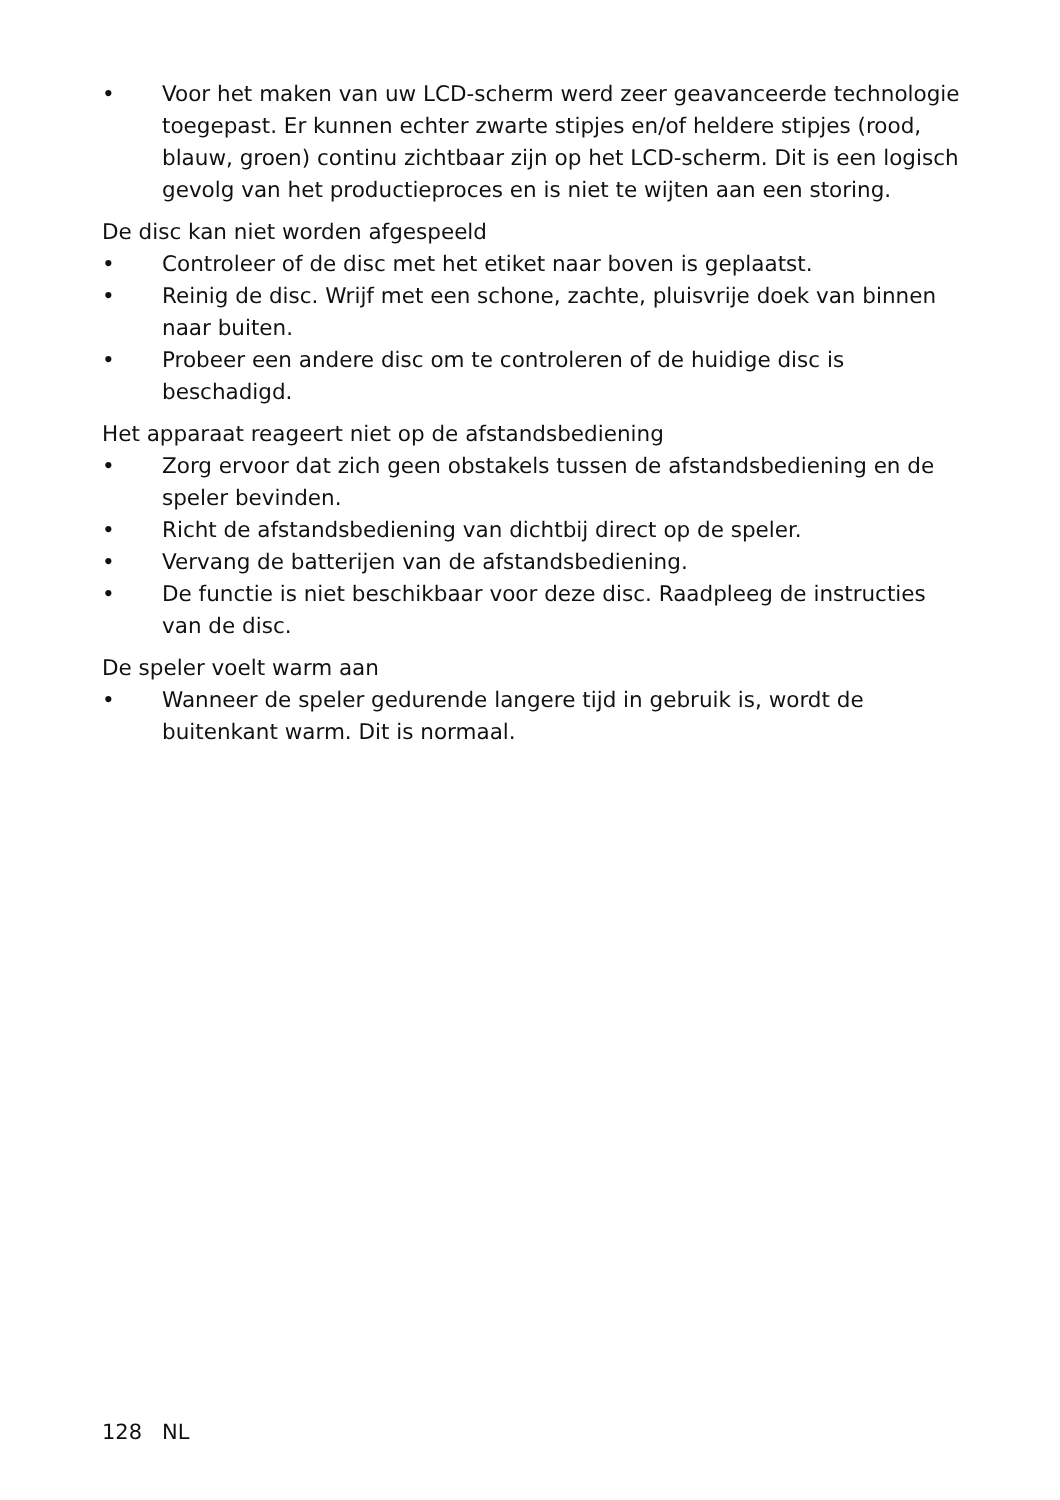• Voor het maken van uw LCD-scherm werd zeer geavanceerde technologie toegepast. Er kunnen echter zwarte stipjes en/of heldere stipjes (rood, blauw, groen) continu zichtbaar zijn op het LCD-scherm. Dit is een logisch gevolg van het productieproces en is niet te wijten aan een storing.
De disc kan niet worden afgespeeld
• Controleer of de disc met het etiket naar boven is geplaatst.
• Reinig de disc. Wrijf met een schone, zachte, pluisvrije doek van binnen naar buiten.
• Probeer een andere disc om te controleren of de huidige disc is beschadigd.
Het apparaat reageert niet op de afstandsbediening
• Zorg ervoor dat zich geen obstakels tussen de afstandsbediening en de speler bevinden.
• Richt de afstandsbediening van dichtbij direct op de speler.
• Vervang de batterijen van de afstandsbediening.
• De functie is niet beschikbaar voor deze disc. Raadpleeg de instructies van de disc.
De speler voelt warm aan
• Wanneer de speler gedurende langere tijd in gebruik is, wordt de buitenkant warm. Dit is normaal.
128 NL